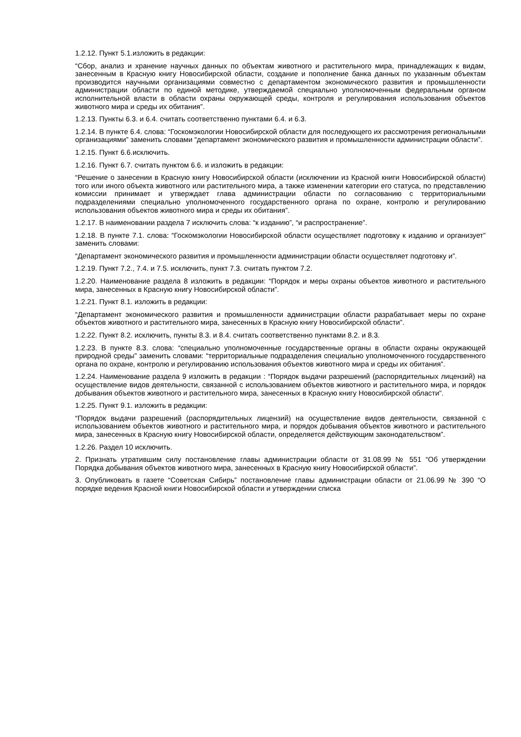1.2.12. Пункт 5.1.изложить в редакции:
“Сбор, анализ и хранение научных данных по объектам животного и растительного мира, принадлежащих к видам, занесенным в Красную книгу Новосибирской области, создание и пополнение банка данных по указанным объектам производится научными организациями совместно с департаментом экономического развития и промышленности администрации области по единой методике, утверждаемой специально уполномоченным федеральным органом исполнительной власти в области охраны окружающей среды, контроля и регулирования использования объектов животного мира и среды их обитания”.
1.2.13. Пункты 6.3. и 6.4. считать соответственно пунктами 6.4. и 6.3.
1.2.14. В пункте 6.4. слова: “Госкомэкологии Новосибирской области для последующего их рассмотрения региональными организациями” заменить словами “департамент экономического развития и промышленности администрации области”.
1.2.15. Пункт 6.6.исключить.
1.2.16. Пункт 6.7. считать пунктом 6.6. и изложить в редакции:
“Решение о занесении в Красную книгу Новосибирской области (исключении из Красной книги Новосибирской области) того или иного объекта животного или растительного мира, а также изменении категории его статуса, по представлению комиссии принимает и утверждает глава администрации области по согласованию с территориальными подразделениями специально уполномоченного государственного органа по охране, контролю и регулированию использования объектов животного мира и среды их обитания”.
1.2.17. В наименовании раздела 7 исключить слова: “к изданию”, “и распространение”.
1.2.18. В пункте 7.1. слова: “Госкомэкологии Новосибирской области осуществляет подготовку к изданию и организует” заменить словами:
“Департамент экономического развития и промышленности администрации области осуществляет подготовку и”.
1.2.19. Пункт 7.2., 7.4. и 7.5. исключить, пункт 7.3. считать пунктом 7.2.
1.2.20. Наименование раздела 8 изложить в редакции: “Порядок и меры охраны объектов животного и растительного мира, занесенных в Красную книгу Новосибирской области”.
1.2.21. Пункт 8.1. изложить в редакции:
“Департамент экономического развития и промышленности администрации области разрабатывает меры по охране объектов животного и растительного мира, занесенных в Красную книгу Новосибирской области”.
1.2.22. Пункт 8.2. исключить, пункты 8.3. и 8.4. считать соответственно пунктами 8.2. и 8.3.
1.2.23. В пункте 8.3. слова: “специально уполномоченные государственные органы в области охраны окружающей природной среды” заменить словами: “территориальные подразделения специально уполномоченного государственного органа по охране, контролю и регулированию использования объектов животного мира и среды их обитания”.
1.2.24. Наименование раздела 9 изложить в редакции : “Порядок выдачи разрешений (распорядительных лицензий) на осуществление видов деятельности, связанной с использованием объектов животного и растительного мира, и порядок добывания объектов животного и растительного мира, занесенных в Красную книгу Новосибирской области”.
1.2.25. Пункт 9.1. изложить в редакции:
“Порядок выдачи разрешений (распорядительных лицензий) на осуществление видов деятельности, связанной с использованием объектов животного и растительного мира, и порядок добывания объектов животного и растительного мира, занесенных в Красную книгу Новосибирской области, определяется действующим законодательством”.
1.2.26. Раздел 10 исключить.
2. Признать утратившим силу постановление главы администрации области от 31.08.99 № 551 “Об утверждении Порядка добывания объектов животного мира, занесенных в Красную книгу Новосибирской области”.
3. Опубликовать в газете “Советская Сибирь” постановление главы администрации области от 21.06.99 № 390 “О порядке ведения Красной книги Новосибирской области и утверждении списка